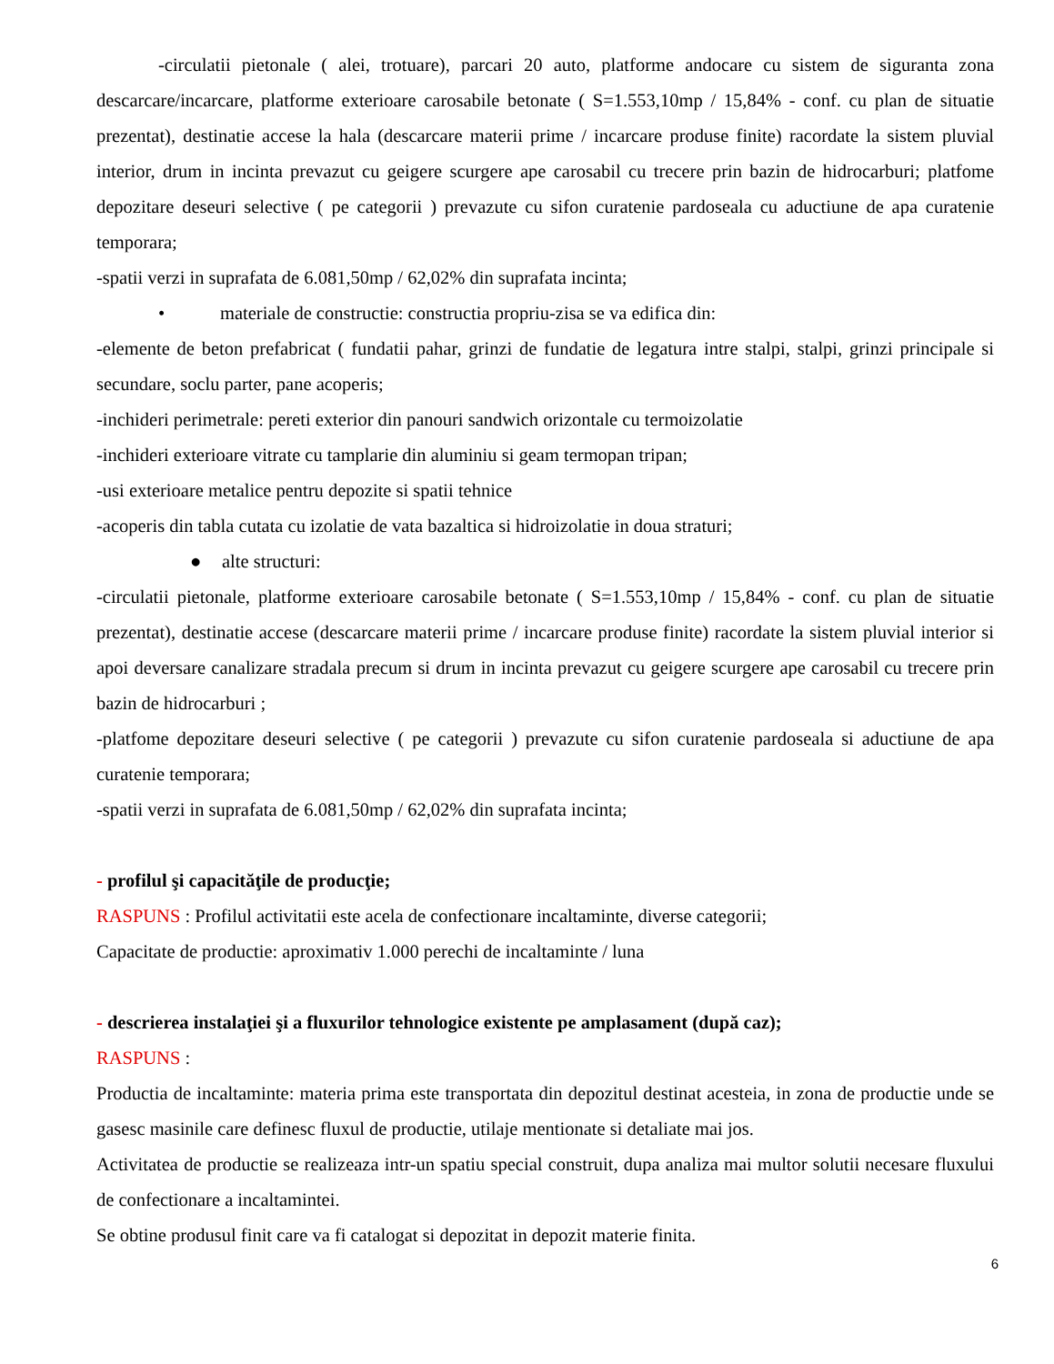-circulatii pietonale ( alei, trotuare), parcari 20 auto, platforme andocare cu sistem de siguranta zona descarcare/incarcare, platforme exterioare carosabile betonate ( S=1.553,10mp / 15,84% - conf. cu plan de situatie prezentat), destinatie accese la hala (descarcare materii prime / incarcare produse finite) racordate la sistem pluvial interior, drum in incinta prevazut cu geigere scurgere ape carosabil cu trecere prin bazin de hidrocarburi; platfome depozitare deseuri selective ( pe categorii ) prevazute cu sifon curatenie pardoseala cu aductiune de apa curatenie temporara;
-spatii verzi in suprafata de 6.081,50mp / 62,02% din suprafata incinta;
• materiale de constructie: constructia propriu-zisa se va edifica din:
-elemente de beton prefabricat ( fundatii pahar, grinzi de fundatie de legatura intre stalpi, stalpi, grinzi principale si secundare, soclu parter, pane acoperis;
-inchideri perimetrale: pereti exterior din panouri sandwich orizontale cu termoizolatie
-inchideri exterioare vitrate cu tamplarie din aluminiu si geam termopan tripan;
-usi exterioare metalice pentru depozite si spatii tehnice
-acoperis din tabla cutata cu izolatie de vata bazaltica si hidroizolatie in doua straturi;
● alte structuri:
-circulatii pietonale, platforme exterioare carosabile betonate ( S=1.553,10mp / 15,84% - conf. cu plan de situatie prezentat), destinatie accese (descarcare materii prime / incarcare produse finite) racordate la sistem pluvial interior si apoi deversare canalizare stradala precum si drum in incinta prevazut cu geigere scurgere ape carosabil cu trecere prin bazin de hidrocarburi ;
-platfome depozitare deseuri selective ( pe categorii ) prevazute cu sifon curatenie pardoseala si aductiune de apa curatenie temporara;
-spatii verzi in suprafata de 6.081,50mp / 62,02% din suprafata incinta;
- profilul şi capacităţile de producţie;
RASPUNS : Profilul activitatii este acela de confectionare incaltaminte, diverse categorii;
Capacitate de productie: aproximativ 1.000 perechi de incaltaminte / luna
- descrierea instalaţiei şi a fluxurilor tehnologice existente pe amplasament (după caz);
RASPUNS :
Productia de incaltaminte: materia prima este transportata din depozitul destinat acesteia, in zona de productie unde se gasesc masinile care definesc fluxul de productie, utilaje mentionate si detaliate mai jos.
Activitatea de productie se realizeaza intr-un spatiu special construit, dupa analiza mai multor solutii necesare fluxului de confectionare a incaltamintei.
Se obtine produsul finit care va fi catalogat si depozitat in depozit materie finita.
6